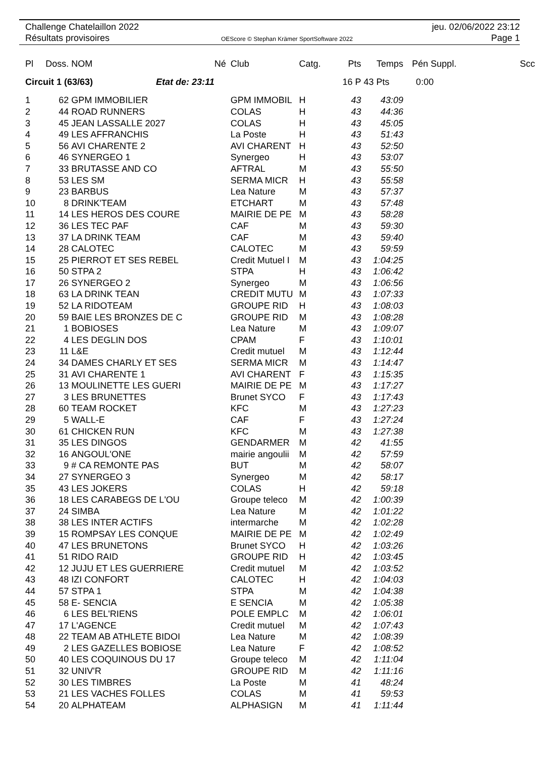Challenge Chatelaillon 2022
Résultats provisoires
OEScore © Stephan Krämer SportSoftware 2022
jeu. 02/06/2022 23:12
Page 1
| Pl | Doss. | NOM | Né | Club | Catg. | Pts | Temps | Pén Suppl. | Scc |
| --- | --- | --- | --- | --- | --- | --- | --- | --- | --- |
| Circuit 1 (63/63) Etat de: 23:11 | | | | | | 16 P | 43 Pts | 0:00 | |
| 1 | 62 | GPM IMMOBILIER | | GPM IMMOBIL | H | 43 | 43:09 | | |
| 2 | 44 | ROAD RUNNERS | | COLAS | H | 43 | 44:36 | | |
| 3 | 45 | JEAN LASSALLE 2027 | | COLAS | H | 43 | 45:05 | | |
| 4 | 49 | LES AFFRANCHIS | | La Poste | H | 43 | 51:43 | | |
| 5 | 56 | AVI CHARENTE 2 | | AVI CHARENT | H | 43 | 52:50 | | |
| 6 | 46 | SYNERGEO 1 | | Synergeo | H | 43 | 53:07 | | |
| 7 | 33 | BRUTASSE AND CO | | AFTRAL | M | 43 | 55:50 | | |
| 8 | 53 | LES SM | | SERMA MICR | H | 43 | 55:58 | | |
| 9 | 23 | BARBUS | | Lea Nature | M | 43 | 57:37 | | |
| 10 | 8 | DRINK'TEAM | | ETCHART | M | 43 | 57:48 | | |
| 11 | 14 | LES HEROS DES COURE | | MAIRIE DE PE | M | 43 | 58:28 | | |
| 12 | 36 | LES TEC PAF | | CAF | M | 43 | 59:30 | | |
| 13 | 37 | LA DRINK TEAM | | CAF | M | 43 | 59:40 | | |
| 14 | 28 | CALOTEC | | CALOTEC | M | 43 | 59:59 | | |
| 15 | 25 | PIERROT ET SES REBEL | | Credit Mutuel I | M | 43 | 1:04:25 | | |
| 16 | 50 | STPA 2 | | STPA | H | 43 | 1:06:42 | | |
| 17 | 26 | SYNERGEO 2 | | Synergeo | M | 43 | 1:06:56 | | |
| 18 | 63 | LA DRINK TEAN | | CREDIT MUTU | M | 43 | 1:07:33 | | |
| 19 | 52 | LA RIDOTEAM | | GROUPE RID | H | 43 | 1:08:03 | | |
| 20 | 59 | BAIE LES BRONZES DE C | | GROUPE RID | M | 43 | 1:08:28 | | |
| 21 | 1 | BOBIOSES | | Lea Nature | M | 43 | 1:09:07 | | |
| 22 | 4 | LES DEGLIN DOS | | CPAM | F | 43 | 1:10:01 | | |
| 23 | 11 | L&E | | Credit mutuel | M | 43 | 1:12:44 | | |
| 24 | 34 | DAMES CHARLY ET SES | | SERMA MICR | M | 43 | 1:14:47 | | |
| 25 | 31 | AVI CHARENTE 1 | | AVI CHARENT | F | 43 | 1:15:35 | | |
| 26 | 13 | MOULINETTE LES GUERI | | MAIRIE DE PE | M | 43 | 1:17:27 | | |
| 27 | 3 | LES BRUNETTES | | Brunet SYCO | F | 43 | 1:17:43 | | |
| 28 | 60 | TEAM ROCKET | | KFC | M | 43 | 1:27:23 | | |
| 29 | 5 | WALL-E | | CAF | F | 43 | 1:27:24 | | |
| 30 | 61 | CHICKEN RUN | | KFC | M | 43 | 1:27:38 | | |
| 31 | 35 | LES DINGOS | | GENDARMER | M | 42 | 41:55 | | |
| 32 | 16 | ANGOUL'ONE | | mairie angoulii | M | 42 | 57:59 | | |
| 33 | 9 | # CA REMONTE PAS | | BUT | M | 42 | 58:07 | | |
| 34 | 27 | SYNERGEO 3 | | Synergeo | M | 42 | 58:17 | | |
| 35 | 43 | LES JOKERS | | COLAS | H | 42 | 59:18 | | |
| 36 | 18 | LES CARABEGS DE L'OU | | Groupe teleco | M | 42 | 1:00:39 | | |
| 37 | 24 | SIMBA | | Lea Nature | M | 42 | 1:01:22 | | |
| 38 | 38 | LES INTER ACTIFS | | intermarche | M | 42 | 1:02:28 | | |
| 39 | 15 | ROMPSAY LES CONQUE | | MAIRIE DE PE | M | 42 | 1:02:49 | | |
| 40 | 47 | LES BRUNETONS | | Brunet SYCO | H | 42 | 1:03:26 | | |
| 41 | 51 | RIDO RAID | | GROUPE RID | H | 42 | 1:03:45 | | |
| 42 | 12 | JUJU ET LES GUERRIERE | | Credit mutuel | M | 42 | 1:03:52 | | |
| 43 | 48 | IZI CONFORT | | CALOTEC | H | 42 | 1:04:03 | | |
| 44 | 57 | STPA 1 | | STPA | M | 42 | 1:04:38 | | |
| 45 | 58 | E- SENCIA | | E SENCIA | M | 42 | 1:05:38 | | |
| 46 | 6 | LES BEL'RIENS | | POLE EMPLC | M | 42 | 1:06:01 | | |
| 47 | 17 | L'AGENCE | | Credit mutuel | M | 42 | 1:07:43 | | |
| 48 | 22 | TEAM AB ATHLETE BIDOI | | Lea Nature | M | 42 | 1:08:39 | | |
| 49 | 2 | LES GAZELLES BOBIOSE | | Lea Nature | F | 42 | 1:08:52 | | |
| 50 | 40 | LES COQUINOUS DU 17 | | Groupe teleco | M | 42 | 1:11:04 | | |
| 51 | 32 | UNIV'R | | GROUPE RID | M | 42 | 1:11:16 | | |
| 52 | 30 | LES TIMBRES | | La Poste | M | 41 | 48:24 | | |
| 53 | 21 | LES VACHES FOLLES | | COLAS | M | 41 | 59:53 | | |
| 54 | 20 | ALPHATEAM | | ALPHASIGN | M | 41 | 1:11:44 | | |